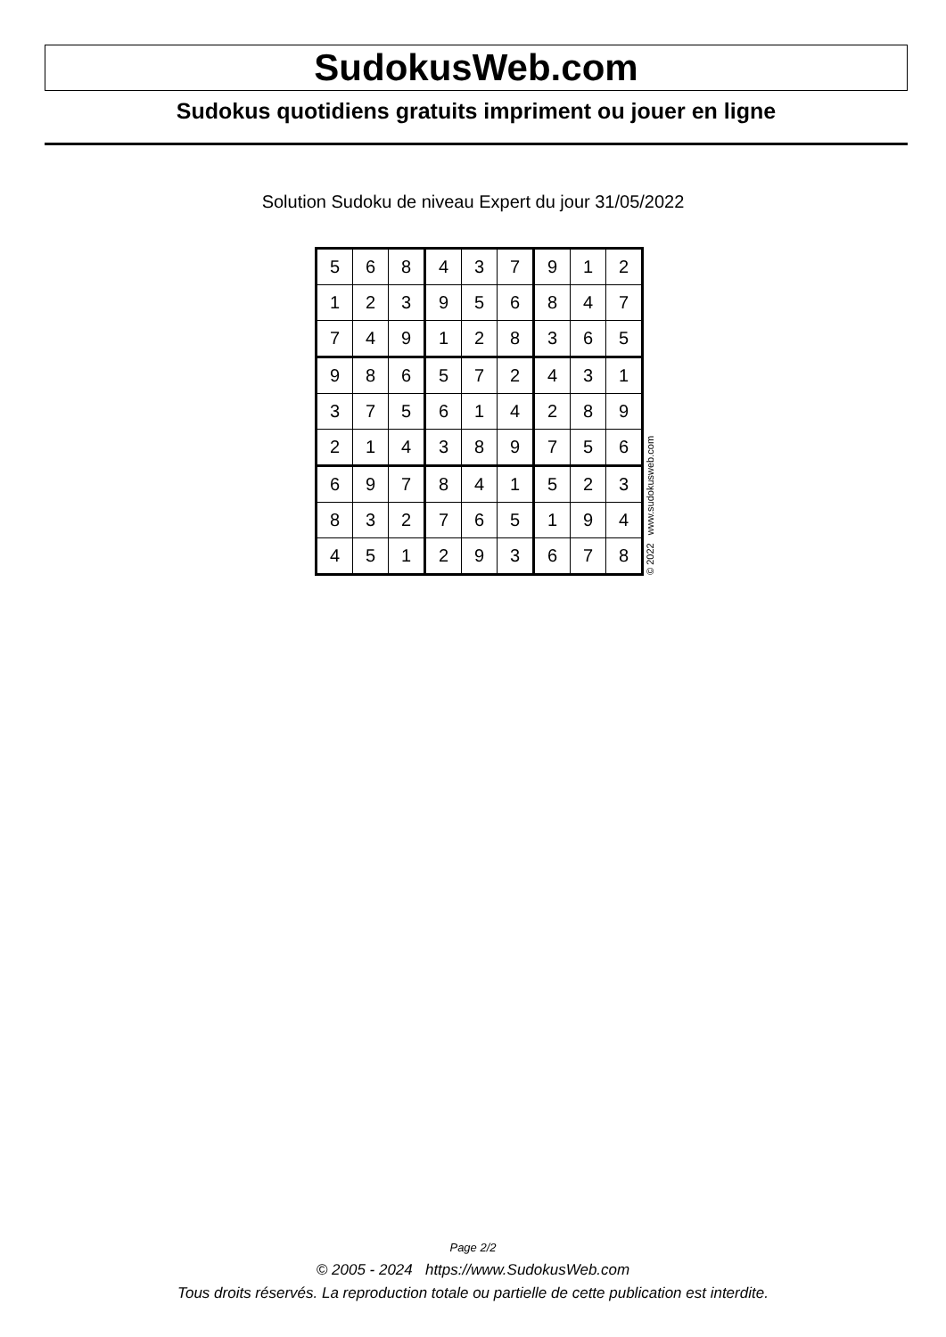SudokusWeb.com
Sudokus quotidiens gratuits impriment ou jouer en ligne
Solution Sudoku de niveau Expert du jour 31/05/2022
| 5 | 6 | 8 | 4 | 3 | 7 | 9 | 1 | 2 |
| 1 | 2 | 3 | 9 | 5 | 6 | 8 | 4 | 7 |
| 7 | 4 | 9 | 1 | 2 | 8 | 3 | 6 | 5 |
| 9 | 8 | 6 | 5 | 7 | 2 | 4 | 3 | 1 |
| 3 | 7 | 5 | 6 | 1 | 4 | 2 | 8 | 9 |
| 2 | 1 | 4 | 3 | 8 | 9 | 7 | 5 | 6 |
| 6 | 9 | 7 | 8 | 4 | 1 | 5 | 2 | 3 |
| 8 | 3 | 2 | 7 | 6 | 5 | 1 | 9 | 4 |
| 4 | 5 | 1 | 2 | 9 | 3 | 6 | 7 | 8 |
© 2022 www.sudokusweb.com
Page 2/2
© 2005 - 2024 https://www.SudokusWeb.com
Tous droits réservés. La reproduction totale ou partielle de cette publication est interdite.